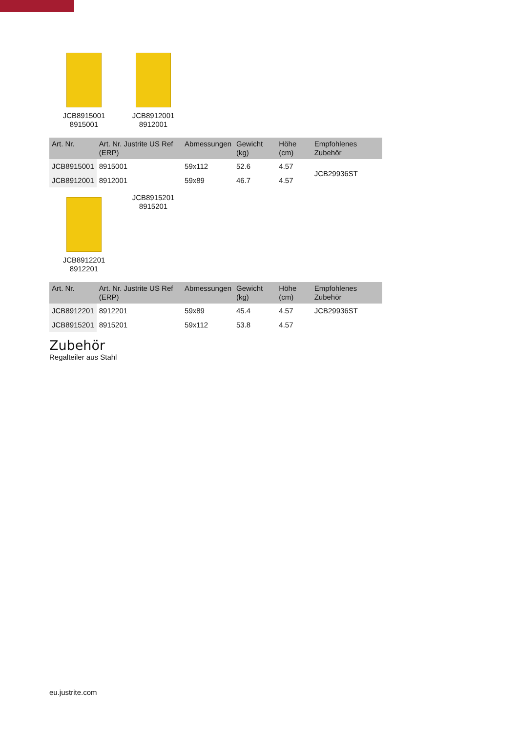JCB8915001
8915001
JCB8912001
8912001
| Art. Nr. | Art. Nr. Justrite US Ref (ERP) | Abmessungen | Gewicht (kg) | Höhe (cm) | Empfohlenes Zubehör |
| --- | --- | --- | --- | --- | --- |
| JCB8915001 | 8915001 | 59x112 | 52.6 | 4.57 | JCB29936ST |
| JCB8912001 | 8912001 | 59x89 | 46.7 | 4.57 | |
JCB8912201
8912201
JCB8915201
8915201
| Art. Nr. | Art. Nr. Justrite US Ref (ERP) | Abmessungen | Gewicht (kg) | Höhe (cm) | Empfohlenes Zubehör |
| --- | --- | --- | --- | --- | --- |
| JCB8912201 | 8912201 | 59x89 | 45.4 | 4.57 | JCB29936ST |
| JCB8915201 | 8915201 | 59x112 | 53.8 | 4.57 | |
Zubehör
Regalteiler aus Stahl
eu.justrite.com